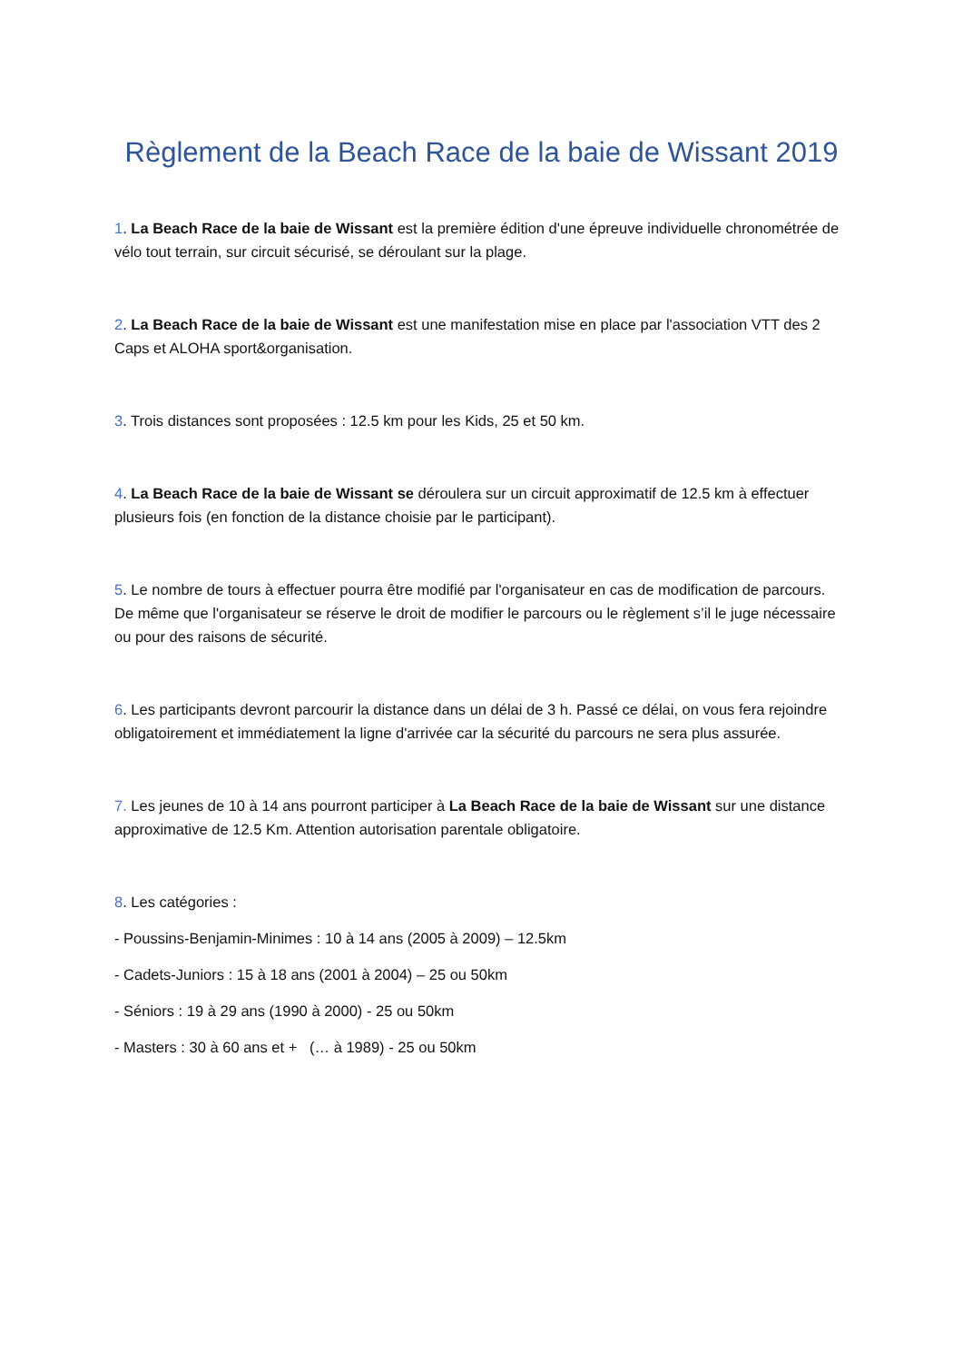Règlement de la Beach Race de la baie de Wissant 2019
1. La Beach Race de la baie de Wissant est la première édition d'une épreuve individuelle chronométrée de vélo tout terrain, sur circuit sécurisé, se déroulant sur la plage.
2. La Beach Race de la baie de Wissant est une manifestation mise en place par l'association VTT des 2 Caps et ALOHA sport&organisation.
3. Trois distances sont proposées : 12.5 km pour les Kids, 25 et 50 km.
4. La Beach Race de la baie de Wissant se déroulera sur un circuit approximatif de 12.5 km à effectuer plusieurs fois (en fonction de la distance choisie par le participant).
5. Le nombre de tours à effectuer pourra être modifié par l'organisateur en cas de modification de parcours. De même que l'organisateur se réserve le droit de modifier le parcours ou le règlement s’il le juge nécessaire ou pour des raisons de sécurité.
6. Les participants devront parcourir la distance dans un délai de 3 h. Passé ce délai, on vous fera rejoindre obligatoirement et immédiatement la ligne d'arrivée car la sécurité du parcours ne sera plus assurée.
7. Les jeunes de 10 à 14 ans pourront participer à La Beach Race de la baie de Wissant sur une distance approximative de 12.5 Km. Attention autorisation parentale obligatoire.
8. Les catégories :
- Poussins-Benjamin-Minimes : 10 à 14 ans (2005 à 2009) – 12.5km
- Cadets-Juniors : 15 à 18 ans (2001 à 2004) – 25 ou 50km
- Séniors : 19 à 29 ans (1990 à 2000) - 25 ou 50km
- Masters : 30 à 60 ans et + (… à 1989) - 25 ou 50km